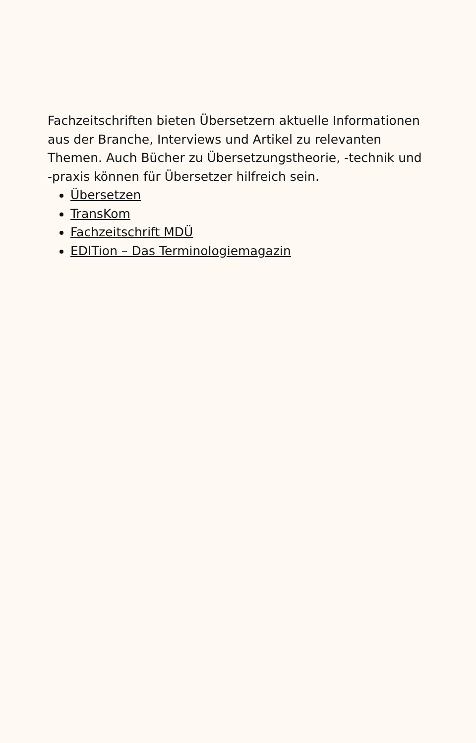Fachzeitschriften bieten Übersetzern aktuelle Informationen aus der Branche, Interviews und Artikel zu relevanten Themen. Auch Bücher zu Übersetzungstheorie, -technik und -praxis können für Übersetzer hilfreich sein.
Übersetzen
TransKom
Fachzeitschrift MDÜ
EDITion – Das Terminologiemagazin